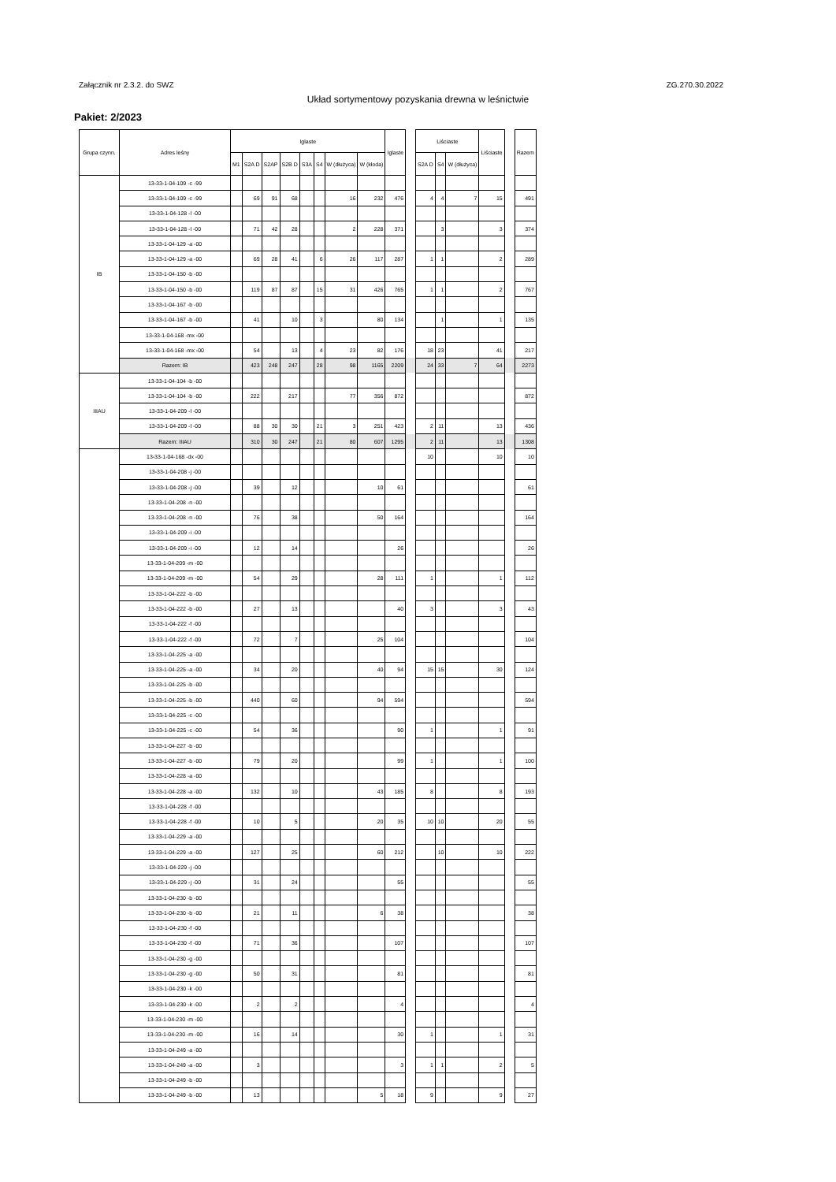Załącznik nr 2.3.2. do SWZ ZG.270.30.2022
Układ sortymentowy pozyskania drewna w leśnictwie
Pakiet: 2/2023
| Grupa czynn. | Adres leśny | Iglaste | | | | | | | | Iglaste | | Liściaste | | | Liściaste | | Razem |
| --- | --- | --- | --- | --- | --- | --- | --- | --- | --- | --- | --- | --- | --- | --- | --- | --- | --- |
| | | M1 | S2A D | S2AP | S2B D | S3A | S4 | W (dłużyca) | W (kłoda) | | | S2A D | S4 | W (dłużyca) | | | |
| IB | 13-33-1-04-109 -c -99 | | | | | | | | | | | | | | | | |
| | 13-33-1-04-109 -c -99 | | 69 | 91 | 68 | | | 16 | 232 | 476 | | 4 | 4 | 7 | 15 | | 491 |
| | 13-33-1-04-128 -l -00 | | | | | | | | | | | | | | | | |
| | 13-33-1-04-128 -l -00 | | 71 | 42 | 28 | | | 2 | 228 | 371 | | | 3 | | 3 | | 374 |
| | 13-33-1-04-129 -a -00 | | | | | | | | | | | | | | | | |
| | 13-33-1-04-129 -a -00 | | 69 | 28 | 41 | | 6 | 26 | 117 | 287 | | 1 | 1 | | 2 | | 289 |
| | 13-33-1-04-150 -b -00 | | | | | | | | | | | | | | | | |
| | 13-33-1-04-150 -b -00 | | 119 | 87 | 87 | | 15 | 31 | 426 | 765 | | 1 | 1 | | 2 | | 767 |
| | 13-33-1-04-167 -b -00 | | | | | | | | | | | | | | | | |
| | 13-33-1-04-167 -b -00 | | 41 | | 10 | | 3 | | 80 | 134 | | | 1 | | 1 | | 135 |
| | 13-33-1-04-168 -mx -00 | | | | | | | | | | | | | | | | |
| | 13-33-1-04-168 -mx -00 | | 54 | | 13 | | 4 | 23 | 82 | 176 | | 18 | 23 | | 41 | | 217 |
| | Razem: IB | | 423 | 248 | 247 | | 28 | 98 | 1165 | 2209 | | 24 | 33 | 7 | 64 | | 2273 |
| IIIAU | 13-33-1-04-104 -b -00 | | | | | | | | | | | | | | | | |
| | 13-33-1-04-104 -b -00 | | 222 | | 217 | | | 77 | 356 | 872 | | | | | | | 872 |
| | 13-33-1-04-209 -l -00 | | | | | | | | | | | | | | | | |
| | 13-33-1-04-209 -l -00 | | 88 | 30 | 30 | | 21 | 3 | 251 | 423 | | 2 | 11 | | 13 | | 436 |
| | Razem: IIIAU | | 310 | 30 | 247 | | 21 | 80 | 607 | 1295 | | 2 | 11 | | 13 | | 1308 |
| | 13-33-1-04-168 -dx -00 | | | | | | | | | | | 10 | | | 10 | | 10 |
| | 13-33-1-04-208 -j -00 | | | | | | | | | | | | | | | | |
| | 13-33-1-04-208 -j -00 | | 39 | | 12 | | | | 10 | 61 | | | | | | | 61 |
| | 13-33-1-04-208 -n -00 | | | | | | | | | | | | | | | | |
| | 13-33-1-04-208 -n -00 | | 76 | | 38 | | | | 50 | 164 | | | | | | | 164 |
| | 13-33-1-04-209 -i -00 | | | | | | | | | | | | | | | | |
| | 13-33-1-04-209 -i -00 | | 12 | | 14 | | | | | 26 | | | | | | | 26 |
| | 13-33-1-04-209 -m -00 | | | | | | | | | | | | | | | | |
| | 13-33-1-04-209 -m -00 | | 54 | | 29 | | | | 28 | 111 | | 1 | | | 1 | | 112 |
| | 13-33-1-04-222 -b -00 | | | | | | | | | | | | | | | | |
| | 13-33-1-04-222 -b -00 | | 27 | | 13 | | | | | 40 | | 3 | | | 3 | | 43 |
| | 13-33-1-04-222 -f -00 | | | | | | | | | | | | | | | | |
| | 13-33-1-04-222 -f -00 | | 72 | | 7 | | | | 25 | 104 | | | | | | | 104 |
| | 13-33-1-04-225 -a -00 | | | | | | | | | | | | | | | | |
| | 13-33-1-04-225 -a -00 | | 34 | | 20 | | | | 40 | 94 | | 15 | 15 | | 30 | | 124 |
| | 13-33-1-04-225 -b -00 | | | | | | | | | | | | | | | | |
| | 13-33-1-04-225 -b -00 | | 440 | | 60 | | | | 94 | 594 | | | | | | | 594 |
| | 13-33-1-04-225 -c -00 | | | | | | | | | | | | | | | | |
| | 13-33-1-04-225 -c -00 | | 54 | | 36 | | | | | 90 | | 1 | | | 1 | | 91 |
| | 13-33-1-04-227 -b -00 | | | | | | | | | | | | | | | | |
| | 13-33-1-04-227 -b -00 | | 79 | | 20 | | | | | 99 | | 1 | | | 1 | | 100 |
| | 13-33-1-04-228 -a -00 | | | | | | | | | | | | | | | | |
| | 13-33-1-04-228 -a -00 | | 132 | | 10 | | | | 43 | 185 | | 8 | | | 8 | | 193 |
| | 13-33-1-04-228 -f -00 | | | | | | | | | | | | | | | | |
| | 13-33-1-04-228 -f -00 | | 10 | | 5 | | | | 20 | 35 | | 10 | 10 | | 20 | | 55 |
| | 13-33-1-04-229 -a -00 | | | | | | | | | | | | | | | | |
| | 13-33-1-04-229 -a -00 | | 127 | | 25 | | | | 60 | 212 | | | 10 | | 10 | | 222 |
| | 13-33-1-04-229 -j -00 | | | | | | | | | | | | | | | | |
| | 13-33-1-04-229 -j -00 | | 31 | | 24 | | | | | 55 | | | | | | | 55 |
| | 13-33-1-04-230 -b -00 | | | | | | | | | | | | | | | | |
| | 13-33-1-04-230 -b -00 | | 21 | | 11 | | | | 6 | 38 | | | | | | | 38 |
| | 13-33-1-04-230 -f -00 | | | | | | | | | | | | | | | | |
| | 13-33-1-04-230 -f -00 | | 71 | | 36 | | | | | 107 | | | | | | | 107 |
| | 13-33-1-04-230 -g -00 | | | | | | | | | | | | | | | | |
| | 13-33-1-04-230 -g -00 | | 50 | | 31 | | | | | 81 | | | | | | | 81 |
| | 13-33-1-04-230 -k -00 | | | | | | | | | | | | | | | | |
| | 13-33-1-04-230 -k -00 | | 2 | | 2 | | | | | 4 | | | | | | | 4 |
| | 13-33-1-04-230 -m -00 | | | | | | | | | | | | | | | | |
| | 13-33-1-04-230 -m -00 | | 16 | | 14 | | | | | 30 | | 1 | | | 1 | | 31 |
| | 13-33-1-04-249 -a -00 | | | | | | | | | | | | | | | | |
| | 13-33-1-04-249 -a -00 | | 3 | | | | | | | 3 | | 1 | 1 | | 2 | | 5 |
| | 13-33-1-04-249 -b -00 | | | | | | | | | | | | | | | | |
| | 13-33-1-04-249 -b -00 | | 13 | | | | | | 5 | 18 | | 9 | | | 9 | | 27 |